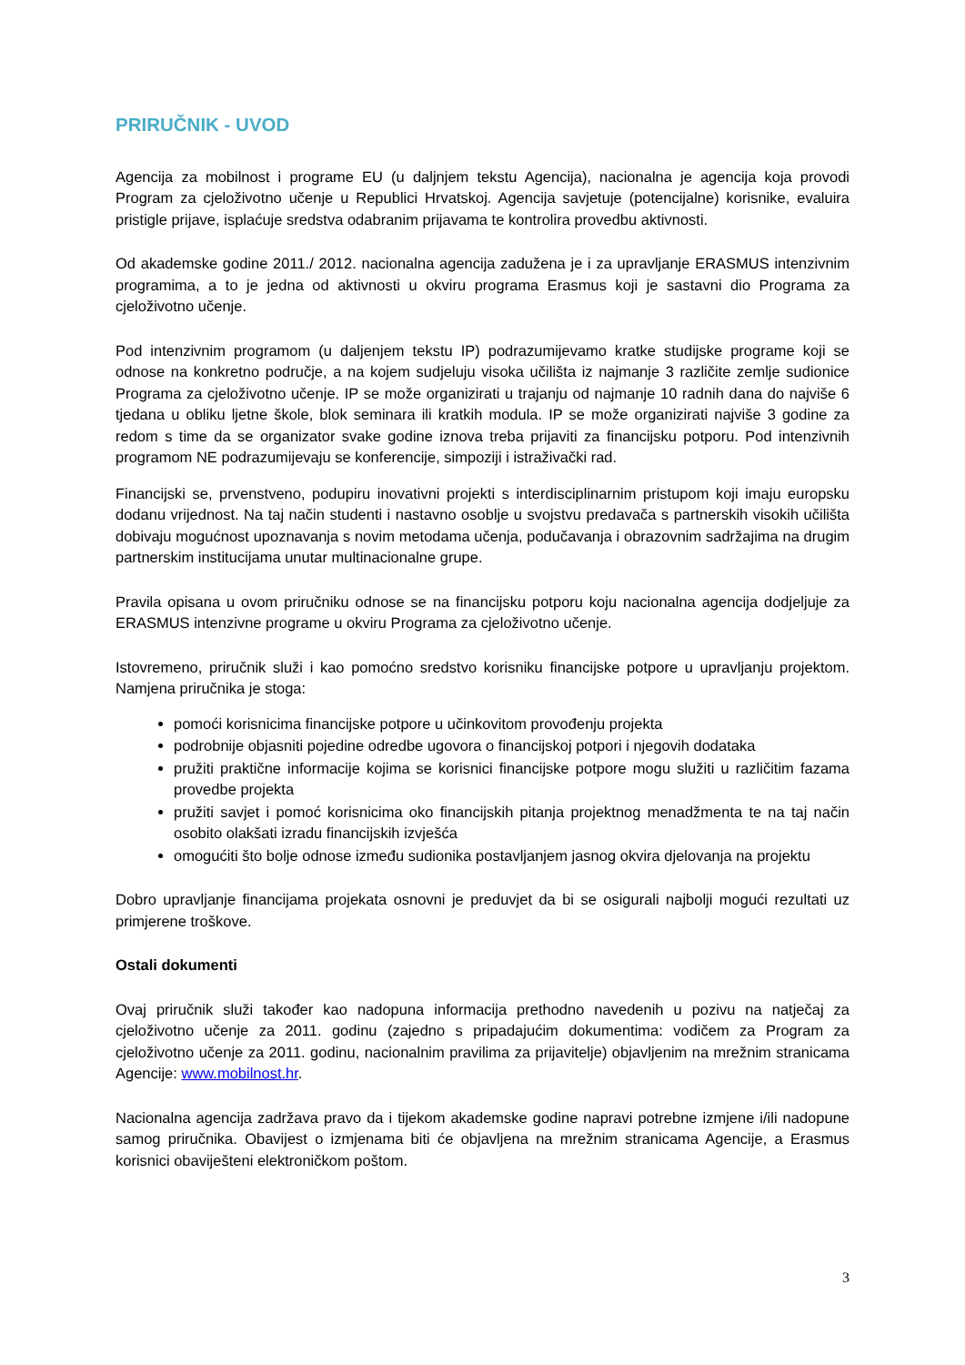PRIRUČNIK - UVOD
Agencija za mobilnost i programe EU (u daljnjem tekstu Agencija), nacionalna je agencija koja provodi Program za cjeloživotno učenje u Republici Hrvatskoj. Agencija savjetuje (potencijalne) korisnike, evaluira pristigle prijave, isplaćuje sredstva odabranim prijavama te kontrolira provedbu aktivnosti.
Od akademske godine 2011./ 2012. nacionalna agencija zadužena je i za upravljanje ERASMUS intenzivnim programima, a to je jedna od aktivnosti u okviru programa Erasmus koji je sastavni dio Programa za cjeloživotno učenje.
Pod intenzivnim programom (u daljenjem tekstu IP) podrazumijevamo kratke studijske programe koji se odnose na konkretno područje, a na kojem sudjeluju visoka učilišta iz najmanje 3 različite zemlje sudionice Programa za cjeloživotno učenje. IP se može organizirati u trajanju od najmanje 10 radnih dana do najviše 6 tjedana u obliku ljetne škole, blok seminara ili kratkih modula. IP se može organizirati najviše 3 godine za redom s time da se organizator svake godine iznova treba prijaviti za financijsku potporu. Pod intenzivnih programom NE podrazumijevaju se konferencije, simpoziji i istraživački rad.
Financijski se, prvenstveno, podupiru inovativni projekti s interdisciplinarnim pristupom koji imaju europsku dodanu vrijednost. Na taj način studenti i nastavno osoblje u svojstvu predavača s partnerskih visokih učilišta dobivaju mogućnost upoznavanja s novim metodama učenja, podučavanja i obrazovnim sadržajima na drugim partnerskim institucijama unutar multinacionalne grupe.
Pravila opisana u ovom priručniku odnose se na financijsku potporu koju nacionalna agencija dodjeljuje za ERASMUS intenzivne programe u okviru Programa za cjeloživotno učenje.
Istovremeno, priručnik služi i kao pomoćno sredstvo korisniku financijske potpore u upravljanju projektom. Namjena priručnika je stoga:
pomoći korisnicima financijske potpore u učinkovitom provođenju projekta
podrobnije objasniti pojedine odredbe ugovora o financijskoj potpori i njegovih dodataka
pružiti praktične informacije kojima se korisnici financijske potpore mogu služiti u različitim fazama provedbe projekta
pružiti savjet i pomoć korisnicima oko financijskih pitanja projektnog menadžmenta te na taj način osobito olakšati izradu financijskih izvješća
omogućiti što bolje odnose između sudionika postavljanjem jasnog okvira djelovanja na projektu
Dobro upravljanje financijama projekata osnovni je preduvjet da bi se osigurali najbolji mogući rezultati uz primjerene troškove.
Ostali dokumenti
Ovaj priručnik služi također kao nadopuna informacija prethodno navedenih u pozivu na natječaj za cjeloživotno učenje za 2011. godinu (zajedno s pripadajućim dokumentima: vodičem za Program za cjeloživotno učenje za 2011. godinu, nacionalnim pravilima za prijavitelje) objavljenim na mrežnim stranicama Agencije: www.mobilnost.hr.
Nacionalna agencija zadržava pravo da i tijekom akademske godine napravi potrebne izmjene i/ili nadopune samog priručnika. Obavijest o izmjenama biti će objavljena na mrežnim stranicama Agencije, a Erasmus korisnici obaviješteni elektroničkom poštom.
3